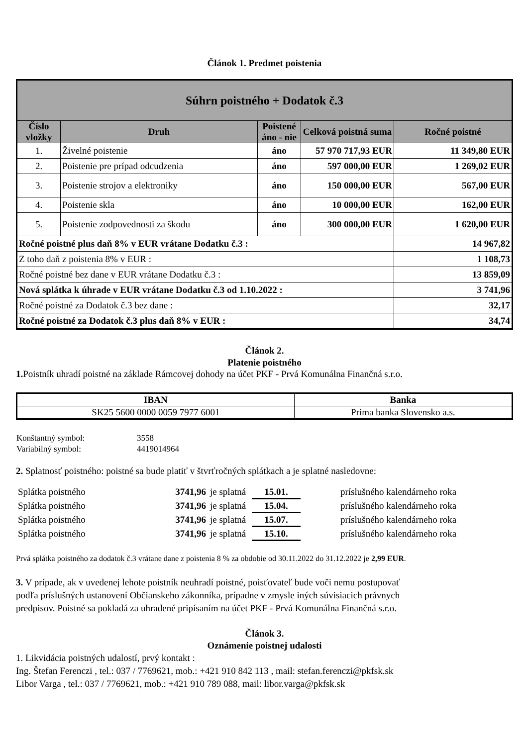Článok 1. Predmet poistenia
| Súhrn poistného + Dodatok č.3 | | | | |
| --- | --- | --- | --- | --- |
| Číslo vložky | Druh | Poistené áno - nie | Celková poistná suma | Ročné poistné |
| 1. | Živelné poistenie | áno | 57 970 717,93 EUR | 11 349,80 EUR |
| 2. | Poistenie pre prípad odcudzenia | áno | 597 000,00 EUR | 1 269,02 EUR |
| 3. | Poistenie strojov a elektroniky | áno | 150 000,00 EUR | 567,00 EUR |
| 4. | Poistenie skla | áno | 10 000,00 EUR | 162,00 EUR |
| 5. | Poistenie zodpovednosti za škodu | áno | 300 000,00 EUR | 1 620,00 EUR |
| Ročné poistné plus daň 8% v EUR vrátane Dodatku č.3 : | | | | 14 967,82 |
| Z toho daň z poistenia 8% v EUR : | | | | 1 108,73 |
| Ročné poistné bez dane v EUR vrátane Dodatku č.3 : | | | | 13 859,09 |
| Nová splátka k úhrade v EUR vrátane Dodatku č.3 od 1.10.2022 : | | | | 3 741,96 |
| Ročné poistné za Dodatok č.3 bez dane : | | | | 32,17 |
| Ročné poistné za Dodatok č.3 plus daň 8% v EUR : | | | | 34,74 |
Článok 2.
Platenie poistného
1. Poistník uhradí poistné na základe Rámcovej dohody na účet PKF - Prvá Komunálna Finančná s.r.o.
| IBAN | Banka |
| --- | --- |
| SK25 5600 0000 0059 7977 6001 | Prima banka Slovensko a.s. |
| Konštantný symbol: | 3558 |
| Variabilný symbol: | 4419014964 |
2. Splatnosť poistného: poistné sa bude platiť v štvrťročných splátkach a je splatné nasledovne:
| Splátka poistného | 3741,96 | je splatná | 15.01. | príslušného kalendárneho roka |
| Splátka poistného | 3741,96 | je splatná | 15.04. | príslušného kalendárneho roka |
| Splátka poistného | 3741,96 | je splatná | 15.07. | príslušného kalendárneho roka |
| Splátka poistného | 3741,96 | je splatná | 15.10. | príslušného kalendárneho roka |
Prvá splátka poistného za dodatok č.3 vrátane dane z poistenia 8 % za obdobie od 30.11.2022 do 31.12.2022 je 2,99 EUR.
3. V prípade, ak v uvedenej lehote poistník neuhradí poistné, poisťovateľ bude voči nemu postupovať
podľa príslušných ustanovení Občianskeho zákonníka, prípadne v zmysle iných súvisiacich právnych
predpisov. Poistné sa pokladá za uhradené pripísaním na účet PKF - Prvá Komunálna Finančná s.r.o.
Článok 3.
Oznámenie poistnej udalosti
1. Likvidácia poistných udalostí, prvý kontakt :
Ing. Štefan Ferenczi , tel.: 037 / 7769621, mob.: +421 910 842 113 , mail: stefan.ferenczi@pkfsk.sk
Libor Varga , tel.: 037 / 7769621, mob.: +421 910 789 088, mail: libor.varga@pkfsk.sk